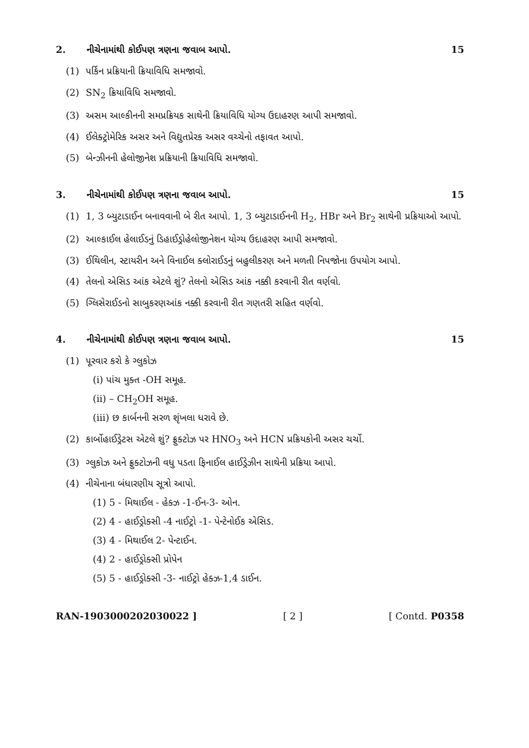2. નીચેનામાંથી કોઈપણ ત્રણના જવાબ આપો. 15
(1) પર્કિન પ્રક્રિયાની ક્રિયાવિધિ સમજાવો.
(2) SN<sub>2</sub> ક્રિયાવિધિ સમજાવો.
(3) અસમ આલ્કીનની સમપ્રક્રિયક સાથેની ક્રિયાવિધિ યોગ્ય ઉદાહરણ આપી સમજાવો.
(4) ઈલેક્ટ્રોમેરિક અસર અને વિદ્યુતપ્રેરક અસર વચ્ચેનો તફાવત આપો.
(5) બેન્ઝીનની હેલોજીનેશ પ્રક્રિયાની ક્રિયાવિધિ સમજાવો.
3. નીચેનામાંથી કોઈપણ ત્રણના જવાબ આપો. 15
(1) 1, 3 બ્યુટાડાઈન બનાવવાની બે રીત આપો. 1, 3 બ્યુટાડાઈનની H<sub>2</sub>, HBr અને Br<sub>2</sub> સાથેની પ્રક્રિયાઓ આપો.
(2) આલ્કાઈલ હેલાઈડનું ડિહાઈડ્રોહેલોજીનેશન યોગ્ય ઉદાહરણ આપી સમજાવો.
(3) ઈથિલીન, સ્ટાયરીન અને વિનાઈલ ક્લોરાઈડનું બહુલીકરણ અને મળતી નિપજોના ઉપયોગ આપો.
(4) તેલનો એસિડ આંક એટલે શું? તેલનો એસિડ આંક નક્કી કરવાની રીત વર્ણવો.
(5) ગ્લિસેરાઈડનો સાબુકરણઆંક નક્કી કરવાની રીત ગણતરી સહિત વર્ણવો.
4. નીચેનામાંથી કોઈપણ ત્રણના જવાબ આપો. 15
(1) પૂરવાર કરો કે ગ્લુકોઝ
(i) પાંચ મુક્ત -OH સમૂહ.
(ii) – CH<sub>2</sub>OH સમૂહ.
(iii) છ કાર્બનની સરળ શૃંખલા ધરાવે છે.
(2) કાર્બોહાઈડ્રેટસ એટલે શું? ફ્રુક્ટોઝ પર HNO<sub>3</sub> અને HCN પ્રક્રિયકોની અસર ચર્ચો.
(3) ગ્લુકોઝ અને ફ્રુક્ટોઝની વધુ પડતા ફિનાઈલ હાઈડ્રેઝીન સાથેની પ્રક્રિયા આપો.
(4) નીચેનાના બંધારણીય સૂત્રો આપો.
(1) 5 - મિથાઈલ - હેક્ઝ -1-ઈન-3- ઓન.
(2) 4 - હાઈડ્રોક્સી -4 નાઈટ્રો -1- પેન્ટેનોઈક એસિડ.
(3) 4 - મિથાઈલ 2- પેન્ટાઈન.
(4) 2 - હાઈડ્રોક્સી પ્રોપેન
(5) 5 - હાઈડ્રોક્સી -3- નાઈટ્રો હેક્ઝ-1,4 ડાઈન.
RAN-1903000202030022 ] [ 2 ] [ Contd. P0358